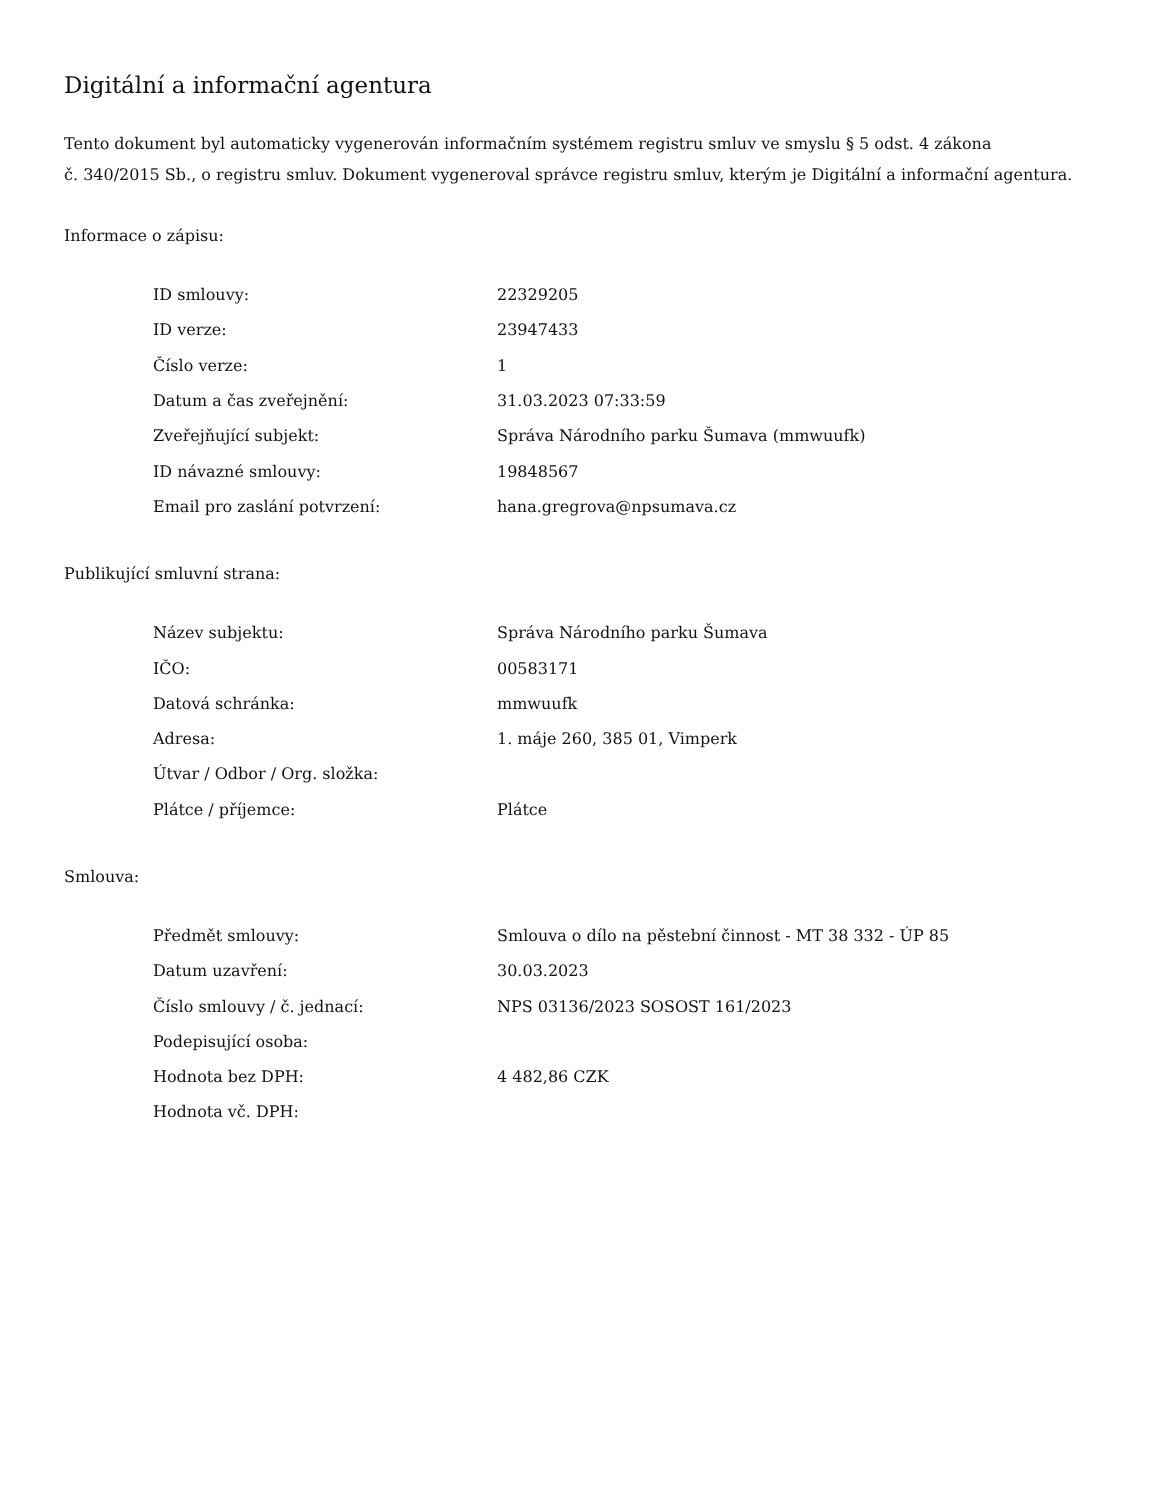Digitální a informační agentura
Tento dokument byl automaticky vygenerován informačním systémem registru smluv ve smyslu § 5 odst. 4 zákona
č. 340/2015 Sb., o registru smluv. Dokument vygeneroval správce registru smluv, kterým je Digitální a informační agentura.
Informace o zápisu:
| ID smlouvy: | 22329205 |
| ID verze: | 23947433 |
| Číslo verze: | 1 |
| Datum a čas zveřejnění: | 31.03.2023 07:33:59 |
| Zveřejňující subjekt: | Správa Národního parku Šumava (mmwuufk) |
| ID návazné smlouvy: | 19848567 |
| Email pro zaslání potvrzení: | hana.gregrova@npsumava.cz |
Publikující smluvní strana:
| Název subjektu: | Správa Národního parku Šumava |
| IČO: | 00583171 |
| Datová schránka: | mmwuufk |
| Adresa: | 1. máje 260, 385 01, Vimperk |
| Útvar / Odbor / Org. složka: | |
| Plátce / příjemce: | Plátce |
Smlouva:
| Předmět smlouvy: | Smlouva o dílo na pěstební činnost - MT 38 332 - ÚP 85 |
| Datum uzavření: | 30.03.2023 |
| Číslo smlouvy / č. jednací: | NPS 03136/2023 SOSOST 161/2023 |
| Podepisující osoba: | |
| Hodnota bez DPH: | 4 482,86 CZK |
| Hodnota vč. DPH: | |